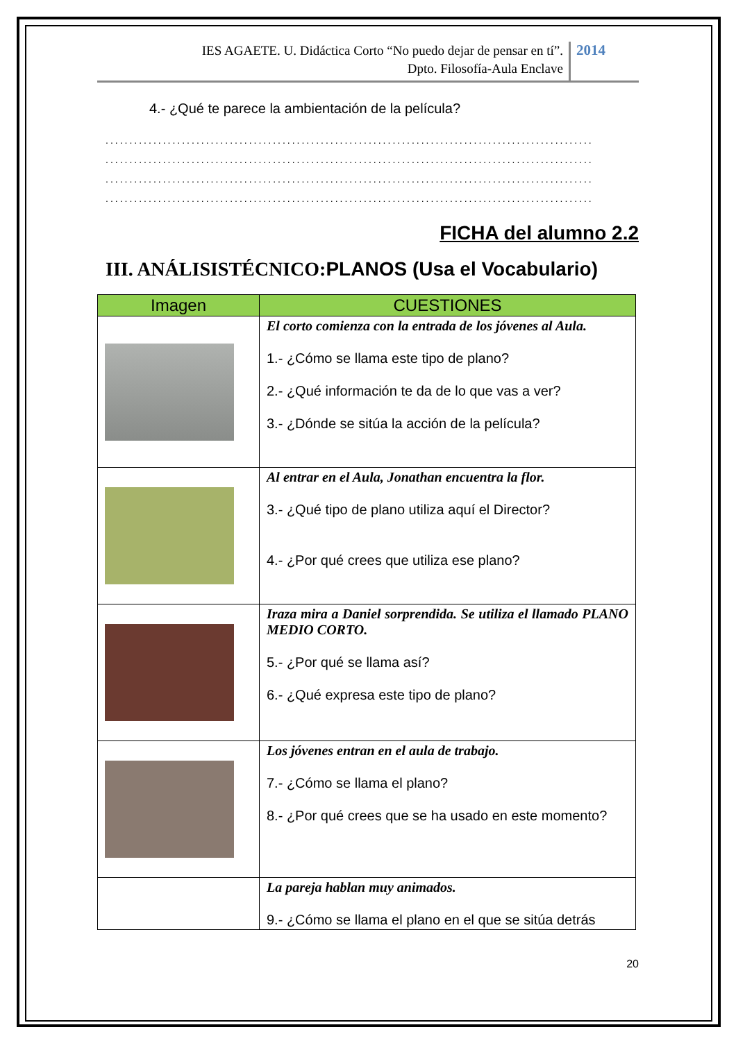IES AGAETE. U. Didáctica Corto “No puedo dejar de pensar en tí”.
Dpto. Filosofía-Aula Enclave
2014
4.- ¿Qué te parece la ambientación de la película?
......................................................................................................
......................................................................................................
......................................................................................................
......................................................................................................
FICHA del alumno 2.2
III. ANÁLISISTÉCNICO:PLANOS (Usa el Vocabulario)
| Imagen | CUESTIONES |
| --- | --- |
| | El corto comienza con la entrada de los jóvenes al Aula. 1.- ¿Cómo se llama este tipo de plano? 2.- ¿Qué información te da de lo que vas a ver? 3.- ¿Dónde se sitúa la acción de la película? |
| | Al entrar en el Aula, Jonathan encuentra la flor. 3.- ¿Qué tipo de plano utiliza aquí el Director? 4.- ¿Por qué crees que utiliza ese plano? |
| | Iraza mira a Daniel sorprendida. Se utiliza el llamado PLANO MEDIO CORTO. 5.- ¿Por qué se llama así? 6.- ¿Qué expresa este tipo de plano? |
| | Los jóvenes entran en el aula de trabajo. 7.- ¿Cómo se llama el plano? 8.- ¿Por qué crees que se ha usado en este momento? |
| | La pareja hablan muy animados. 9.- ¿Cómo se llama el plano en el que se sitúa detrás |
20